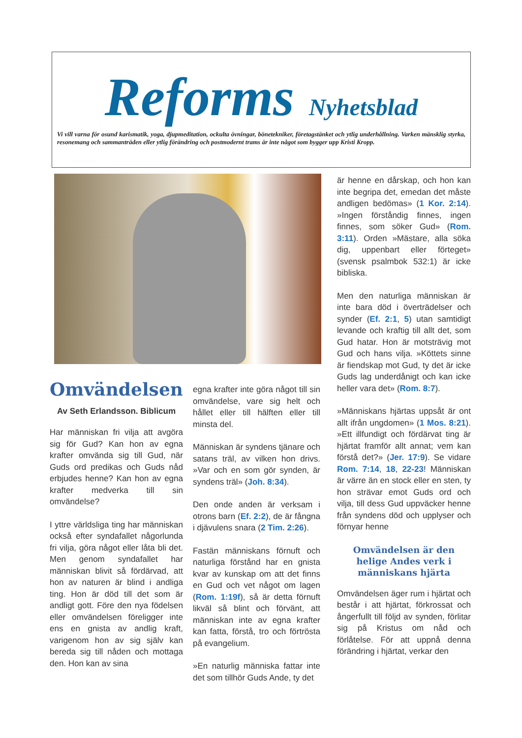Reforms Nyhetsblad
Vi vill varna för osund karismatik, yoga, djupmeditation, ockulta övningar, bönetekniker, företagstänket och ytlig underhållning. Varken mänsklig styrka, resonemang och sammanträden eller ytlig förändring och postmodernt trams är inte något som bygger upp Kristi Kropp.
Omvändelsen
Av Seth Erlandsson. Biblicum
Har människan fri vilja att avgöra sig för Gud? Kan hon av egna krafter omvända sig till Gud, när Guds ord predikas och Guds nåd erbjudes henne? Kan hon av egna krafter medverka till sin omvändelse?
I yttre världsliga ting har människan också efter syndafallet någorlunda fri vilja, göra något eller låta bli det. Men genom syndafallet har människan blivit så fördärvad, att hon av naturen är blind i andliga ting. Hon är död till det som är andligt gott. Före den nya födelsen eller omvändelsen föreligger inte ens en gnista av andlig kraft, varigenom hon av sig själv kan bereda sig till nåden och mottaga den. Hon kan av sina
egna krafter inte göra något till sin omvändelse, vare sig helt och hållet eller till hälften eller till minsta del.
Människan är syndens tjänare och satans träl, av vilken hon drivs. »Var och en som gör synden, är syndens träl» (Joh. 8:34).
Den onde anden är verksam i otrons barn (Ef. 2:2), de är fångna i djävulens snara (2 Tim. 2:26).
Fastän människans förnuft och naturliga förstånd har en gnista kvar av kunskap om att det finns en Gud och vet något om lagen (Rom. 1:19f), så är detta förnuft likväl så blint och förvänt, att människan inte av egna krafter kan fatta, förstå, tro och förtrösta på evangelium.
»En naturlig människa fattar inte det som tillhör Guds Ande, ty det
är henne en dårskap, och hon kan inte begripa det, emedan det måste andligen bedömas» (1 Kor. 2:14). »Ingen förståndig finnes, ingen finnes, som söker Gud» (Rom. 3:11). Orden »Mästare, alla söka dig, uppenbart eller förteget» (svensk psalmbok 532:1) är icke bibliska.
Men den naturliga människan är inte bara död i överträdelser och synder (Ef. 2:1, 5) utan samtidigt levande och kraftig till allt det, som Gud hatar. Hon är motsträvig mot Gud och hans vilja. »Köttets sinne är fiendskap mot Gud, ty det är icke Guds lag underdånigt och kan icke heller vara det» (Rom. 8:7).
»Människans hjärtas uppsåt är ont allt ifrån ungdomen» (1 Mos. 8:21). »Ett illfundigt och fördärvat ting är hjärtat framför allt annat; vem kan förstå det?» (Jer. 17:9). Se vidare Rom. 7:14, 18, 22-23! Människan är värre än en stock eller en sten, ty hon strävar emot Guds ord och vilja, till dess Gud uppväcker henne från syndens död och upplyser och förnyar henne
Omvändelsen är den helige Andes verk i människans hjärta
Omvändelsen äger rum i hjärtat och består i att hjärtat, förkrossat och ångerfullt till följd av synden, förlitar sig på Kristus om nåd och förlåtelse. För att uppnå denna förändring i hjärtat, verkar den